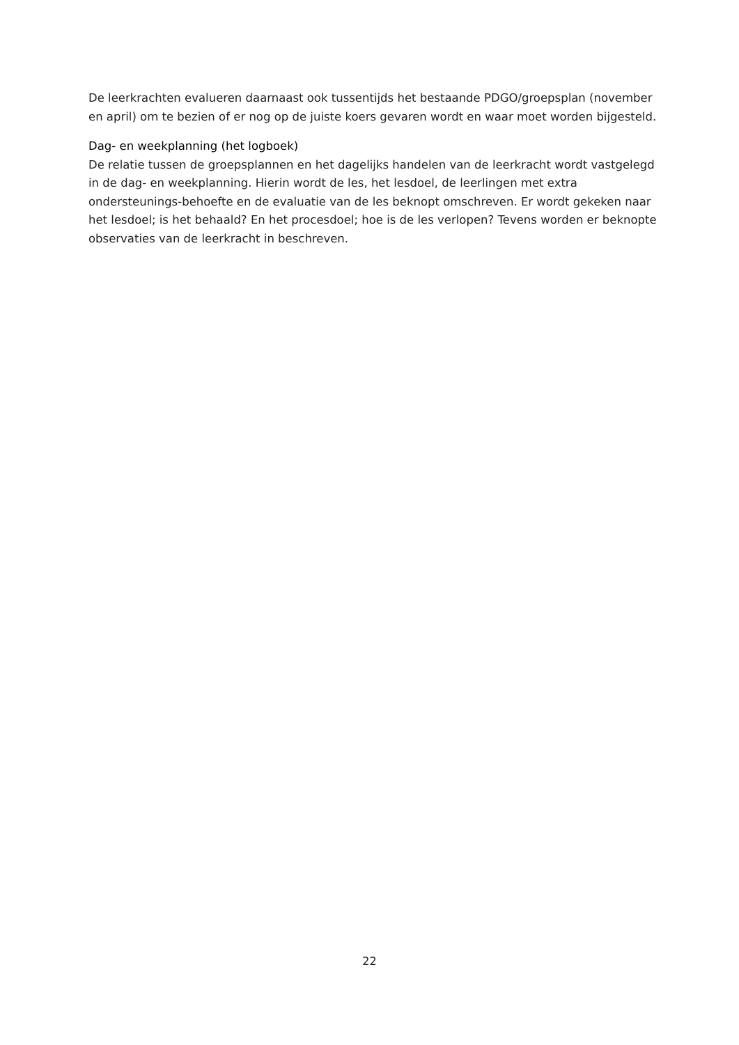De leerkrachten evalueren daarnaast ook tussentijds het bestaande PDGO/groepsplan (november en april) om te bezien of er nog op de juiste koers gevaren wordt en waar moet worden bijgesteld.
Dag- en weekplanning (het logboek)
De relatie tussen de groepsplannen en het dagelijks handelen van de leerkracht wordt vastgelegd in de dag- en weekplanning. Hierin wordt de les, het lesdoel, de leerlingen met extra ondersteunings-behoefte en de evaluatie van de les beknopt omschreven. Er wordt gekeken naar het lesdoel; is het behaald? En het procesdoel; hoe is de les verlopen? Tevens worden er beknopte observaties van de leerkracht in beschreven.
22